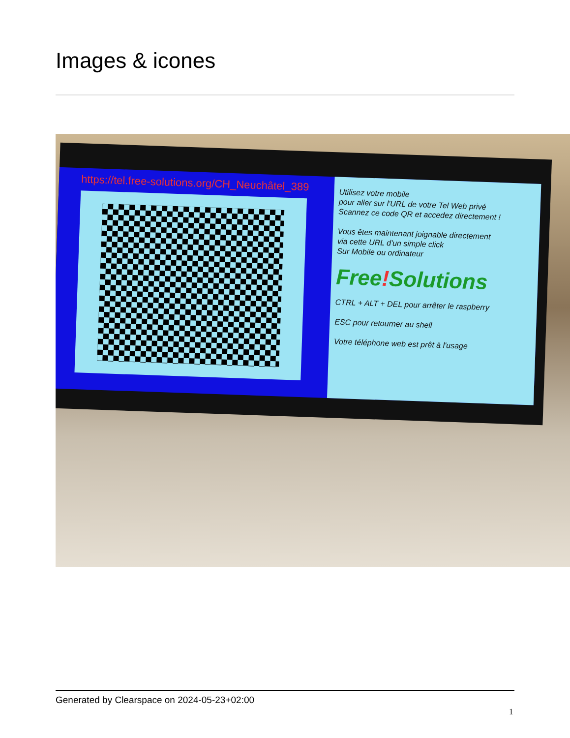Images & icones
https://tel.free-solutions.org/CH_Neuchâtel_389
Utilisez votre mobile
pour aller sur l'URL de votre Tel Web privé
Scannez ce code QR et accedez directement !
Vous êtes maintenant joignable directement
via cette URL d'un simple click
Sur Mobile ou ordinateur
Free!Solutions
CTRL + ALT + DEL pour arrêter le raspberry
ESC pour retourner au shell
Votre téléphone web est prêt à l'usage
Generated by Clearspace on 2024-05-23+02:00
1